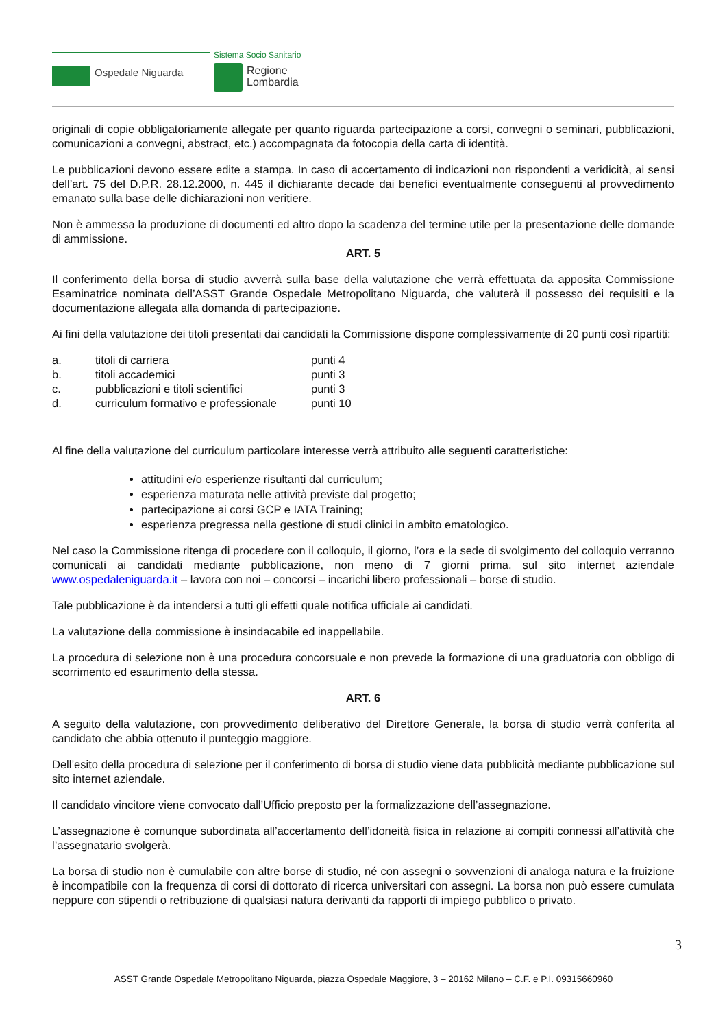Sistema Socio Sanitario
Ospedale Niguarda
Regione
Lombardia
originali di copie obbligatoriamente allegate per quanto riguarda partecipazione a corsi, convegni o seminari, pubblicazioni, comunicazioni a convegni, abstract, etc.) accompagnata da fotocopia della carta di identità.
Le pubblicazioni devono essere edite a stampa. In caso di accertamento di indicazioni non rispondenti a veridicità, ai sensi dell’art. 75 del D.P.R. 28.12.2000, n. 445 il dichiarante decade dai benefici eventualmente conseguenti al provvedimento emanato sulla base delle dichiarazioni non veritiere.
Non è ammessa la produzione di documenti ed altro dopo la scadenza del termine utile per la presentazione delle domande di ammissione.
ART. 5
Il conferimento della borsa di studio avverrà sulla base della valutazione che verrà effettuata da apposita Commissione Esaminatrice nominata dell’ASST Grande Ospedale Metropolitano Niguarda, che valuterà il possesso dei requisiti e la documentazione allegata alla domanda di partecipazione.
Ai fini della valutazione dei titoli presentati dai candidati la Commissione dispone complessivamente di 20 punti così ripartiti:
| a. | titoli di carriera | punti 4 |
| b. | titoli accademici | punti 3 |
| c. | pubblicazioni e titoli scientifici | punti 3 |
| d. | curriculum formativo e professionale | punti 10 |
Al fine della valutazione del curriculum particolare interesse verrà attribuito alle seguenti caratteristiche:
attitudini e/o esperienze risultanti dal curriculum;
esperienza maturata nelle attività previste dal progetto;
partecipazione ai corsi GCP e IATA Training;
esperienza pregressa nella gestione di studi clinici in ambito ematologico.
Nel caso la Commissione ritenga di procedere con il colloquio, il giorno, l’ora e la sede di svolgimento del colloquio verranno comunicati ai candidati mediante pubblicazione, non meno di 7 giorni prima, sul sito internet aziendale www.ospedaleniguarda.it – lavora con noi – concorsi – incarichi libero professionali – borse di studio.
Tale pubblicazione è da intendersi a tutti gli effetti quale notifica ufficiale ai candidati.
La valutazione della commissione è insindacabile ed inappellabile.
La procedura di selezione non è una procedura concorsuale e non prevede la formazione di una graduatoria con obbligo di scorrimento ed esaurimento della stessa.
ART. 6
A seguito della valutazione, con provvedimento deliberativo del Direttore Generale, la borsa di studio verrà conferita al candidato che abbia ottenuto il punteggio maggiore.
Dell’esito della procedura di selezione per il conferimento di borsa di studio viene data pubblicità mediante pubblicazione sul sito internet aziendale.
Il candidato vincitore viene convocato dall’Ufficio preposto per la formalizzazione dell’assegnazione.
L’assegnazione è comunque subordinata all’accertamento dell’idoneità fisica in relazione ai compiti connessi all’attività che l’assegnatario svolgerà.
La borsa di studio non è cumulabile con altre borse di studio, né con assegni o sovvenzioni di analoga natura e la fruizione è incompatibile con la frequenza di corsi di dottorato di ricerca universitari con assegni. La borsa non può essere cumulata neppure con stipendi o retribuzione di qualsiasi natura derivanti da rapporti di impiego pubblico o privato.
3
ASST Grande Ospedale Metropolitano Niguarda, piazza Ospedale Maggiore, 3 – 20162 Milano – C.F. e P.I. 09315660960